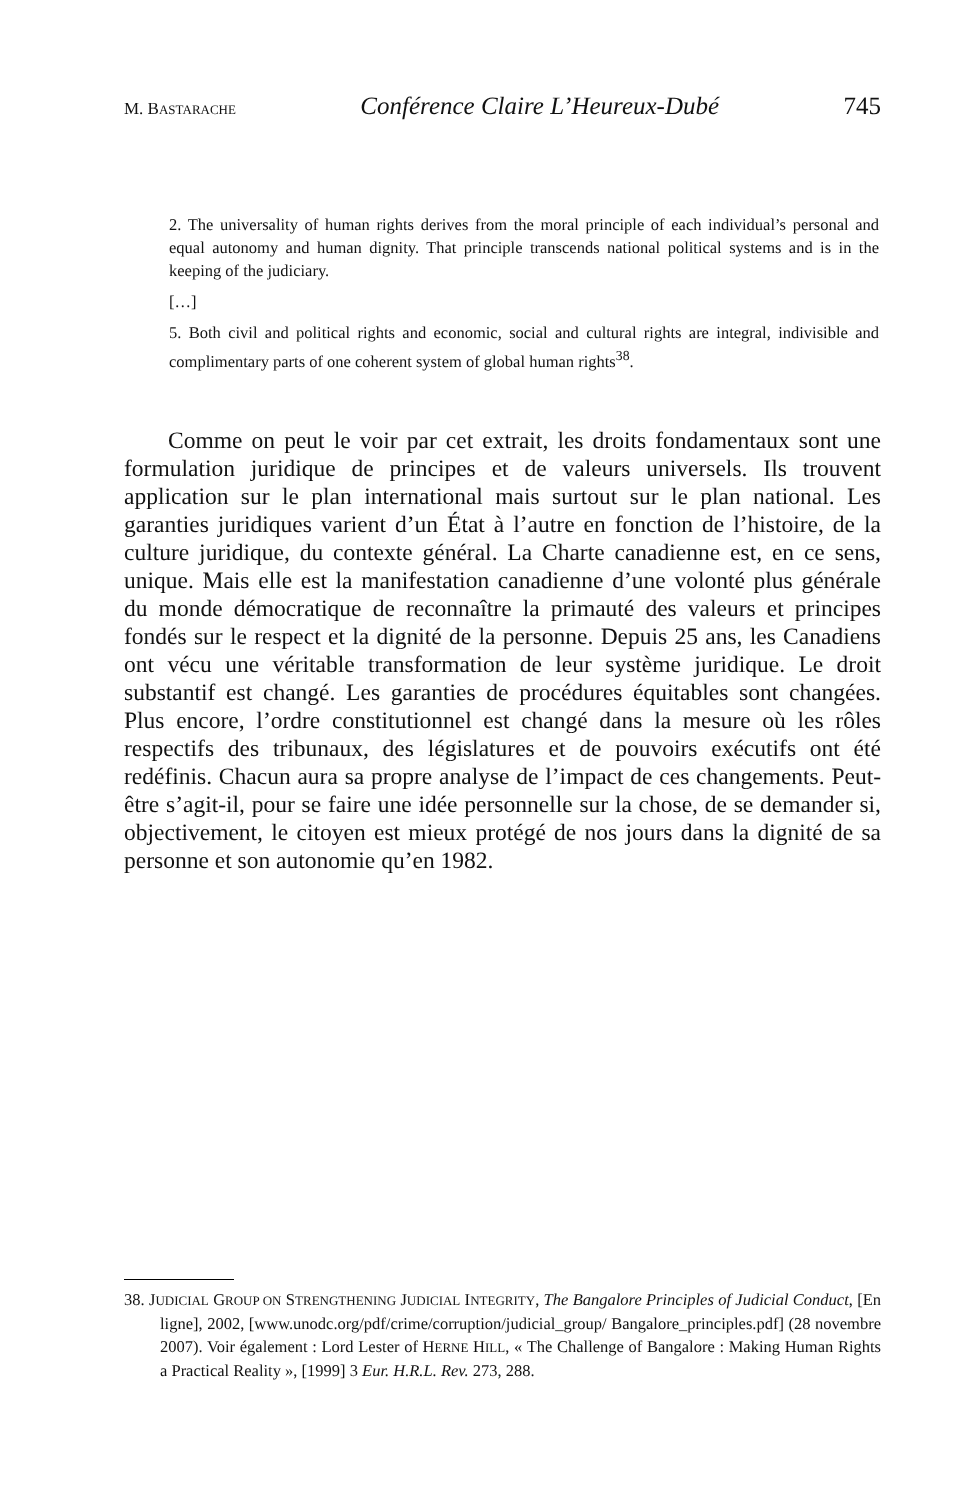M. BASTARACHE Conférence Claire L’Heureux-Dubé 745
2. The universality of human rights derives from the moral principle of each individual’s personal and equal autonomy and human dignity. That principle transcends national political systems and is in the keeping of the judiciary.
[…]
5. Both civil and political rights and economic, social and cultural rights are integral, indivisible and complimentary parts of one coherent system of global human rights<sup>38</sup>.
Comme on peut le voir par cet extrait, les droits fondamentaux sont une formulation juridique de principes et de valeurs universels. Ils trouvent application sur le plan international mais surtout sur le plan national. Les garanties juridiques varient d’un État à l’autre en fonction de l’histoire, de la culture juridique, du contexte général. La Charte canadienne est, en ce sens, unique. Mais elle est la manifestation canadienne d’une volonté plus générale du monde démocratique de reconnaître la primauté des valeurs et principes fondés sur le respect et la dignité de la personne. Depuis 25 ans, les Canadiens ont vécu une véritable transformation de leur système juridique. Le droit substantif est changé. Les garanties de procédures équitables sont changées. Plus encore, l’ordre constitutionnel est changé dans la mesure où les rôles respectifs des tribunaux, des législatures et de pouvoirs exécutifs ont été redéfinis. Chacun aura sa propre analyse de l’impact de ces changements. Peut-être s’agit-il, pour se faire une idée personnelle sur la chose, de se demander si, objectivement, le citoyen est mieux protégé de nos jours dans la dignité de sa personne et son autonomie qu’en 1982.
38. JUDICIAL GROUP ON STRENGTHENING JUDICIAL INTEGRITY, The Bangalore Principles of Judicial Conduct, [En ligne], 2002, [www.unodc.org/pdf/crime/corruption/judicial_group/ Bangalore_principles.pdf] (28 novembre 2007). Voir également : Lord Lester of HERNE HILL, « The Challenge of Bangalore : Making Human Rights a Practical Reality », [1999] 3 Eur. H.R.L. Rev. 273, 288.